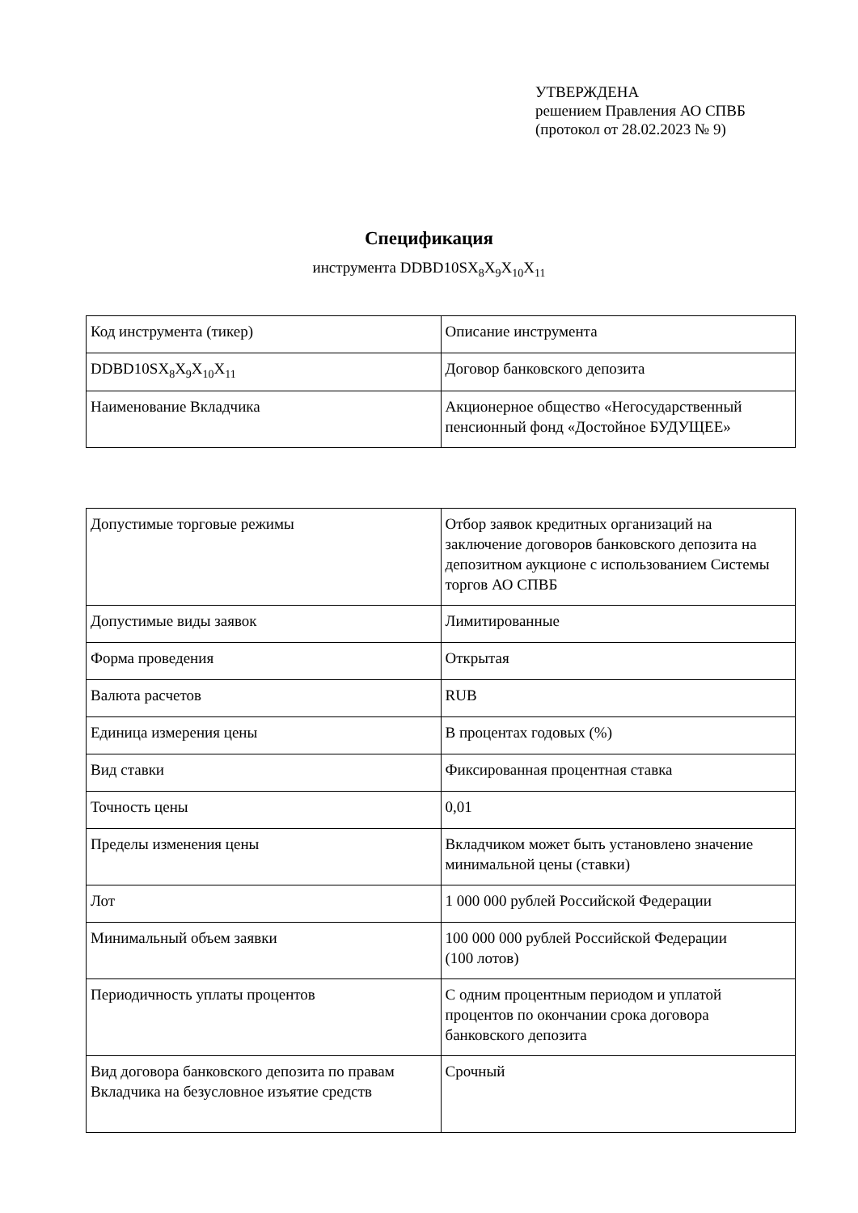УТВЕРЖДЕНА
решением Правления АО СПВБ
(протокол от 28.02.2023 № 9)
Спецификация
инструмента DDBD10SX<sub>8</sub>X<sub>9</sub>X<sub>10</sub>X<sub>11</sub>
| Код инструмента (тикер) | Описание инструмента |
| DDBD10SX<sub>8</sub>X<sub>9</sub>X<sub>10</sub>X<sub>11</sub> | Договор банковского депозита |
| Наименование Вкладчика | Акционерное общество «Негосударственный пенсионный фонд «Достойное БУДУЩЕЕ» |
| Допустимые торговые режимы | Отбор заявок кредитных организаций на заключение договоров банковского депозита на депозитном аукционе с использованием Системы торгов АО СПВБ |
| Допустимые виды заявок | Лимитированные |
| Форма проведения | Открытая |
| Валюта расчетов | RUB |
| Единица измерения цены | В процентах годовых (%) |
| Вид ставки | Фиксированная процентная ставка |
| Точность цены | 0,01 |
| Пределы изменения цены | Вкладчиком может быть установлено значение минимальной цены (ставки) |
| Лот | 1 000 000 рублей Российской Федерации |
| Минимальный объем заявки | 100 000 000 рублей Российской Федерации (100 лотов) |
| Периодичность уплаты процентов | С одним процентным периодом и уплатой процентов по окончании срока договора банковского депозита |
| Вид договора банковского депозита по правам Вкладчика на безусловное изъятие средств | Срочный |